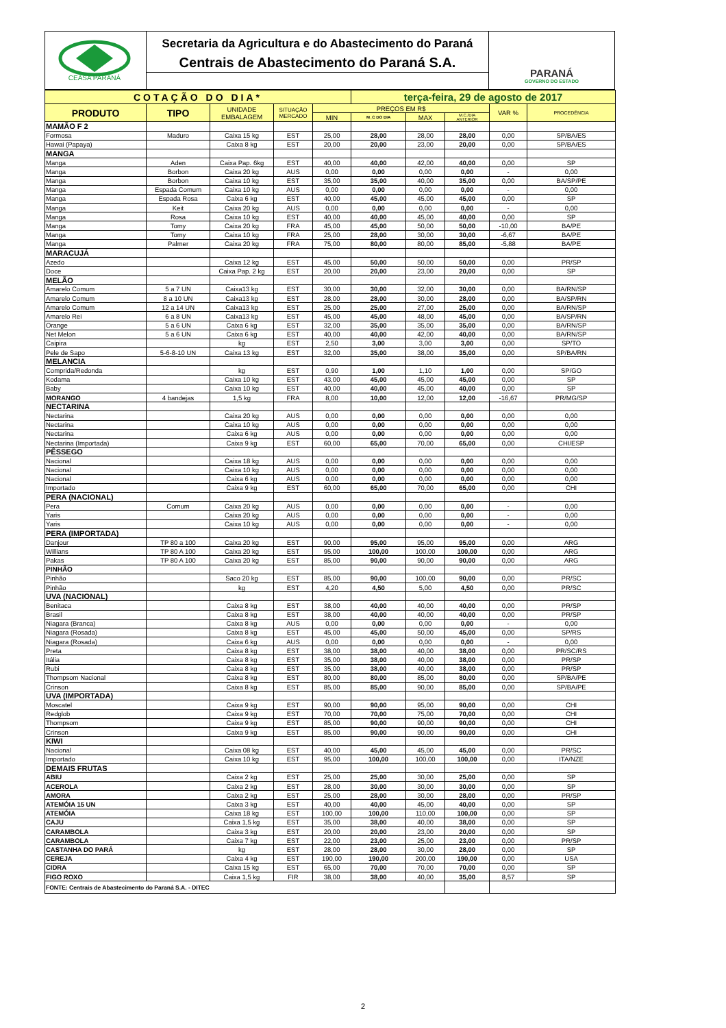CEASA PARANÁ
Secretaria da Agricultura e do Abastecimento do Paraná
Centrais de Abastecimento do Paraná S.A.
PARANÁ
GOVERNO DO ESTADO
| COTAÇÃO DO DIA* | | | | | terça-feira, 29 de agosto de 2017 | | | | |
| --- | --- | --- | --- | --- | --- | --- | --- | --- | --- |
| PRODUTO | TIPO | UNIDADE EMBALAGEM | SITUAÇÃO MERCADO | PREÇOS EM R$ | | | | VAR % | PROCEDÊNCIA |
| | | | | MIN | M_C DO DIA | MAX | M.C./DIA ANTERIOR | | |
| MAMÃO F 2 | | | | | | | | | |
| Formosa | Maduro | Caixa 15 kg | EST | 25,00 | 28,00 | 28,00 | 28,00 | 0,00 | SP/BA/ES |
| Hawai (Papaya) | | Caixa 8 kg | EST | 20,00 | 20,00 | 23,00 | 20,00 | 0,00 | SP/BA/ES |
| MANGA | | | | | | | | | |
| Manga | Aden | Caixa Pap. 6kg | EST | 40,00 | 40,00 | 42,00 | 40,00 | 0,00 | SP |
| Manga | Borbon | Caixa 20 kg | AUS | 0,00 | 0,00 | 0,00 | 0,00 | - | 0,00 |
| Manga | Borbon | Caixa 10 kg | EST | 35,00 | 35,00 | 40,00 | 35,00 | 0,00 | BA/SP/PE |
| Manga | Espada Comum | Caixa 10 kg | AUS | 0,00 | 0,00 | 0,00 | 0,00 | - | 0,00 |
| Manga | Espada Rosa | Caixa 6 kg | EST | 40,00 | 45,00 | 45,00 | 45,00 | 0,00 | SP |
| Manga | Keit | Caixa 20 kg | AUS | 0,00 | 0,00 | 0,00 | 0,00 | - | 0,00 |
| Manga | Rosa | Caixa 10 kg | EST | 40,00 | 40,00 | 45,00 | 40,00 | 0,00 | SP |
| Manga | Tomy | Caixa 20 kg | FRA | 45,00 | 45,00 | 50,00 | 50,00 | -10,00 | BA/PE |
| Manga | Tomy | Caixa 10 kg | FRA | 25,00 | 28,00 | 30,00 | 30,00 | -6,67 | BA/PE |
| Manga | Palmer | Caixa 20 kg | FRA | 75,00 | 80,00 | 80,00 | 85,00 | -5,88 | BA/PE |
| MARACUJÁ | | | | | | | | | |
| Azedo | | Caixa 12 kg | EST | 45,00 | 50,00 | 50,00 | 50,00 | 0,00 | PR/SP |
| Doce | | Caixa Pap. 2 kg | EST | 20,00 | 20,00 | 23,00 | 20,00 | 0,00 | SP |
| MELÃO | | | | | | | | | |
| Amarelo Comum | 5 a 7 UN | Caixa13 kg | EST | 30,00 | 30,00 | 32,00 | 30,00 | 0,00 | BA/RN/SP |
| Amarelo Comum | 8 a 10 UN | Caixa13 kg | EST | 28,00 | 28,00 | 30,00 | 28,00 | 0,00 | BA/SP/RN |
| Amarelo Comum | 12 a 14 UN | Caixa13 kg | EST | 25,00 | 25,00 | 27,00 | 25,00 | 0,00 | BA/RN/SP |
| Amarelo Rei | 6 a 8 UN | Caixa13 kg | EST | 45,00 | 45,00 | 48,00 | 45,00 | 0,00 | BA/SP/RN |
| Orange | 5 a 6 UN | Caixa 6 kg | EST | 32,00 | 35,00 | 35,00 | 35,00 | 0,00 | BA/RN/SP |
| Net Melon | 5 a 6 UN | Caixa 6 kg | EST | 40,00 | 40,00 | 42,00 | 40,00 | 0,00 | BA/RN/SP |
| Caipira | | kg | EST | 2,50 | 3,00 | 3,00 | 3,00 | 0,00 | SP/TO |
| Pele de Sapo | 5-6-8-10 UN | Caixa 13 kg | EST | 32,00 | 35,00 | 38,00 | 35,00 | 0,00 | SP/BA/RN |
| MELANCIA | | | | | | | | | |
| Comprida/Redonda | | kg | EST | 0,90 | 1,00 | 1,10 | 1,00 | 0,00 | SP/GO |
| Kodama | | Caixa 10 kg | EST | 43,00 | 45,00 | 45,00 | 45,00 | 0,00 | SP |
| Baby | | Caixa 10 kg | EST | 40,00 | 40,00 | 45,00 | 40,00 | 0,00 | SP |
| MORANGO | 4 bandejas | 1,5 kg | FRA | 8,00 | 10,00 | 12,00 | 12,00 | -16,67 | PR/MG/SP |
| NECTARINA | | | | | | | | | |
| Nectarina | | Caixa 20 kg | AUS | 0,00 | 0,00 | 0,00 | 0,00 | 0,00 | 0,00 |
| Nectarina | | Caixa 10 kg | AUS | 0,00 | 0,00 | 0,00 | 0,00 | 0,00 | 0,00 |
| Nectarina | | Caixa 6 kg | AUS | 0,00 | 0,00 | 0,00 | 0,00 | 0,00 | 0,00 |
| Nectarina (Importada) | | Caixa 9 kg | EST | 60,00 | 65,00 | 70,00 | 65,00 | 0,00 | CHI/ESP |
| PÊSSEGO | | | | | | | | | |
| Nacional | | Caixa 18 kg | AUS | 0,00 | 0,00 | 0,00 | 0,00 | 0,00 | 0,00 |
| Nacional | | Caixa 10 kg | AUS | 0,00 | 0,00 | 0,00 | 0,00 | 0,00 | 0,00 |
| Nacional | | Caixa 6 kg | AUS | 0,00 | 0,00 | 0,00 | 0,00 | 0,00 | 0,00 |
| Importado | | Caixa 9 kg | EST | 60,00 | 65,00 | 70,00 | 65,00 | 0,00 | CHI |
| PERA (NACIONAL) | | | | | | | | | |
| Pera | Comum | Caixa 20 kg | AUS | 0,00 | 0,00 | 0,00 | 0,00 | - | 0,00 |
| Yaris | | Caixa 20 kg | AUS | 0,00 | 0,00 | 0,00 | 0,00 | - | 0,00 |
| Yaris | | Caixa 10 kg | AUS | 0,00 | 0,00 | 0,00 | 0,00 | - | 0,00 |
| PERA (IMPORTADA) | | | | | | | | | |
| Danjour | TP 80 a 100 | Caixa 20 kg | EST | 90,00 | 95,00 | 95,00 | 95,00 | 0,00 | ARG |
| Willians | TP 80 A 100 | Caixa 20 kg | EST | 95,00 | 100,00 | 100,00 | 100,00 | 0,00 | ARG |
| Pakas | TP 80 A 100 | Caixa 20 kg | EST | 85,00 | 90,00 | 90,00 | 90,00 | 0,00 | ARG |
| PINHÃO | | | | | | | | | |
| Pinhão | | Saco 20 kg | EST | 85,00 | 90,00 | 100,00 | 90,00 | 0,00 | PR/SC |
| Pinhão | | kg | EST | 4,20 | 4,50 | 5,00 | 4,50 | 0,00 | PR/SC |
| UVA (NACIONAL) | | | | | | | | | |
| Benitaca | | Caixa 8 kg | EST | 38,00 | 40,00 | 40,00 | 40,00 | 0,00 | PR/SP |
| Brasil | | Caixa 8 kg | EST | 38,00 | 40,00 | 40,00 | 40,00 | 0,00 | PR/SP |
| Niagara (Branca) | | Caixa 8 kg | AUS | 0,00 | 0,00 | 0,00 | 0,00 | - | 0,00 |
| Niagara (Rosada) | | Caixa 8 kg | EST | 45,00 | 45,00 | 50,00 | 45,00 | 0,00 | SP/RS |
| Niagara (Rosada) | | Caixa 6 kg | AUS | 0,00 | 0,00 | 0,00 | 0,00 | - | 0,00 |
| Preta | | Caixa 8 kg | EST | 38,00 | 38,00 | 40,00 | 38,00 | 0,00 | PR/SC/RS |
| Itália | | Caixa 8 kg | EST | 35,00 | 38,00 | 40,00 | 38,00 | 0,00 | PR/SP |
| Rubi | | Caixa 8 kg | EST | 35,00 | 38,00 | 40,00 | 38,00 | 0,00 | PR/SP |
| Thompsom Nacional | | Caixa 8 kg | EST | 80,00 | 80,00 | 85,00 | 80,00 | 0,00 | SP/BA/PE |
| Crinson | | Caixa 8 kg | EST | 85,00 | 85,00 | 90,00 | 85,00 | 0,00 | SP/BA/PE |
| UVA (IMPORTADA) | | | | | | | | | |
| Moscatel | | Caixa 9 kg | EST | 90,00 | 90,00 | 95,00 | 90,00 | 0,00 | CHI |
| Redglob | | Caixa 9 kg | EST | 70,00 | 70,00 | 75,00 | 70,00 | 0,00 | CHI |
| Thompsom | | Caixa 9 kg | EST | 85,00 | 90,00 | 90,00 | 90,00 | 0,00 | CHI |
| Crinson | | Caixa 9 kg | EST | 85,00 | 90,00 | 90,00 | 90,00 | 0,00 | CHI |
| KIWI | | | | | | | | | |
| Nacional | | Caixa 08 kg | EST | 40,00 | 45,00 | 45,00 | 45,00 | 0,00 | PR/SC |
| Importado | | Caixa 10 kg | EST | 95,00 | 100,00 | 100,00 | 100,00 | 0,00 | ITA/NZE |
| DEMAIS FRUTAS | | | | | | | | | |
| ABIU | | Caixa 2 kg | EST | 25,00 | 25,00 | 30,00 | 25,00 | 0,00 | SP |
| ACEROLA | | Caixa 2 kg | EST | 28,00 | 30,00 | 30,00 | 30,00 | 0,00 | SP |
| AMORA | | Caixa 2 kg | EST | 25,00 | 28,00 | 30,00 | 28,00 | 0,00 | PR/SP |
| ATEMÓIA 15 UN | | Caixa 3 kg | EST | 40,00 | 40,00 | 45,00 | 40,00 | 0,00 | SP |
| ATEMÓIA | | Caixa 18 kg | EST | 100,00 | 100,00 | 110,00 | 100,00 | 0,00 | SP |
| CAJU | | Caixa 1,5 kg | EST | 35,00 | 38,00 | 40,00 | 38,00 | 0,00 | SP |
| CARAMBOLA | | Caixa 3 kg | EST | 20,00 | 20,00 | 23,00 | 20,00 | 0,00 | SP |
| CARAMBOLA | | Caixa 7 kg | EST | 22,00 | 23,00 | 25,00 | 23,00 | 0,00 | PR/SP |
| CASTANHA DO PARÁ | | kg | EST | 28,00 | 28,00 | 30,00 | 28,00 | 0,00 | SP |
| CEREJA | | Caixa 4 kg | EST | 190,00 | 190,00 | 200,00 | 190,00 | 0,00 | USA |
| CIDRA | | Caixa 15 kg | EST | 65,00 | 70,00 | 70,00 | 70,00 | 0,00 | SP |
| FIGO ROXO | | Caixa 1,5 kg | FIR | 38,00 | 38,00 | 40,00 | 35,00 | 8,57 | SP |
| FONTE: Centrais de Abastecimento do Paraná S.A. - DITEC | | | | | | | | | |
2